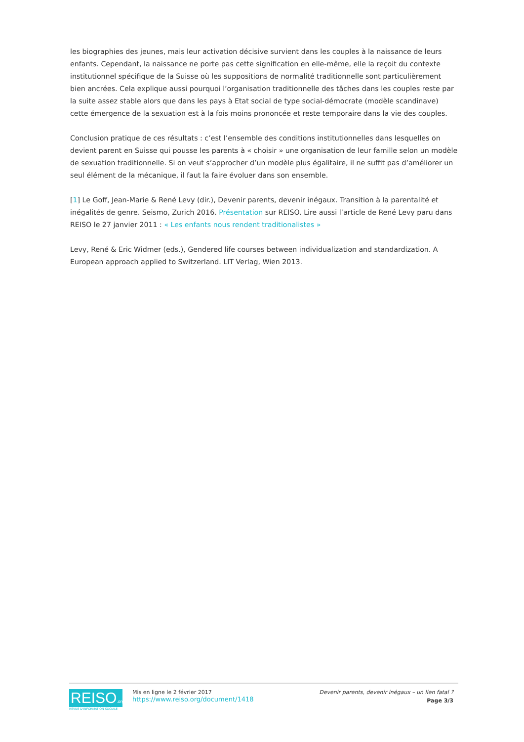les biographies des jeunes, mais leur activation décisive survient dans les couples à la naissance de leurs enfants. Cependant, la naissance ne porte pas cette signification en elle-même, elle la reçoit du contexte institutionnel spécifique de la Suisse où les suppositions de normalité traditionnelle sont particulièrement bien ancrées. Cela explique aussi pourquoi l’organisation traditionnelle des tâches dans les couples reste par la suite assez stable alors que dans les pays à Etat social de type social-démocrate (modèle scandinave) cette émergence de la sexuation est à la fois moins prononcée et reste temporaire dans la vie des couples.
Conclusion pratique de ces résultats : c’est l’ensemble des conditions institutionnelles dans lesquelles on devient parent en Suisse qui pousse les parents à « choisir » une organisation de leur famille selon un modèle de sexuation traditionnelle. Si on veut s’approcher d’un modèle plus égalitaire, il ne suffit pas d’améliorer un seul élément de la mécanique, il faut la faire évoluer dans son ensemble.
[1] Le Goff, Jean-Marie & René Levy (dir.), Devenir parents, devenir inégaux. Transition à la parentalité et inégalités de genre. Seismo, Zurich 2016. Présentation sur REISO. Lire aussi l’article de René Levy paru dans REISO le 27 janvier 2011 : « Les enfants nous rendent traditionalistes »
Levy, René & Eric Widmer (eds.), Gendered life courses between individualization and standardization. A European approach applied to Switzerland. LIT Verlag, Wien 2013.
REISO.org
REVUE D'INFORMATION SOCIALE
Mis en ligne le 2 février 2017
https://www.reiso.org/document/1418
Devenir parents, devenir inégaux – un lien fatal ?
Page 3/3